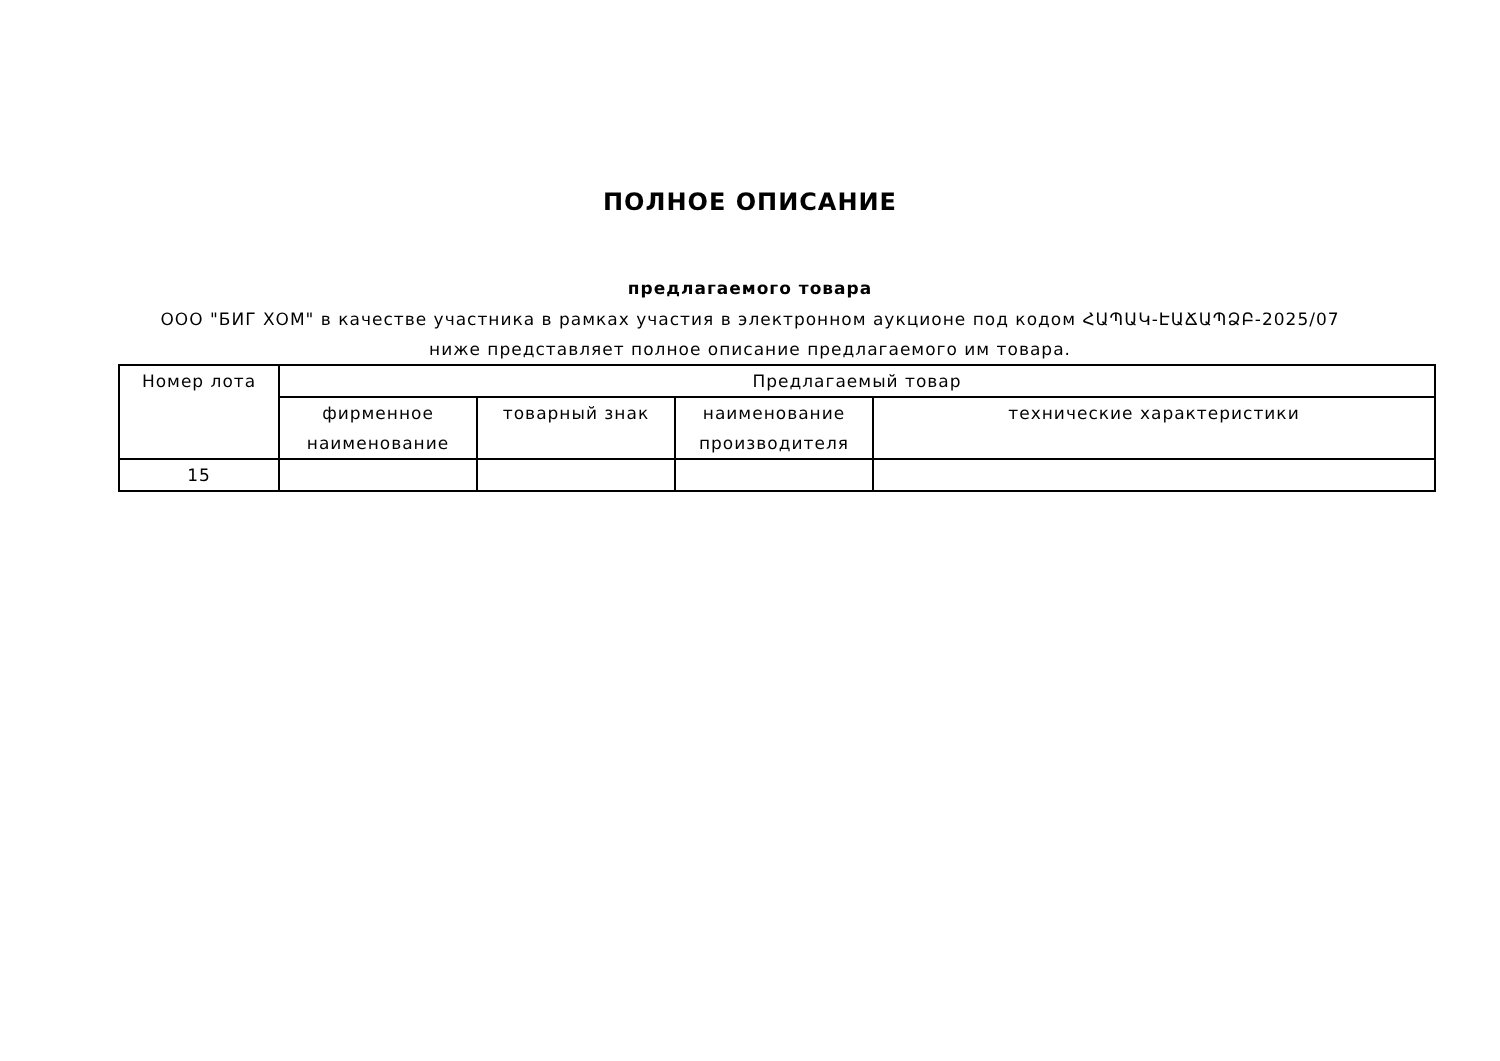ПОЛНОЕ ОПИСАНИЕ
предлагаемого товара
ООО "БИГ ХОМ" в качестве участника в рамках участия в электронном аукционе под кодом ՀԱՊԱԿ-ԷԱՃԱՊՁԲ-2025/07 ниже представляет полное описание предлагаемого им товара.
| Номер лота | Предлагаемый товар | | | |
| --- | --- | --- | --- | --- |
| | фирменное наименование | товарный знак | наименование производителя | технические характеристики |
| 15 | | | | |